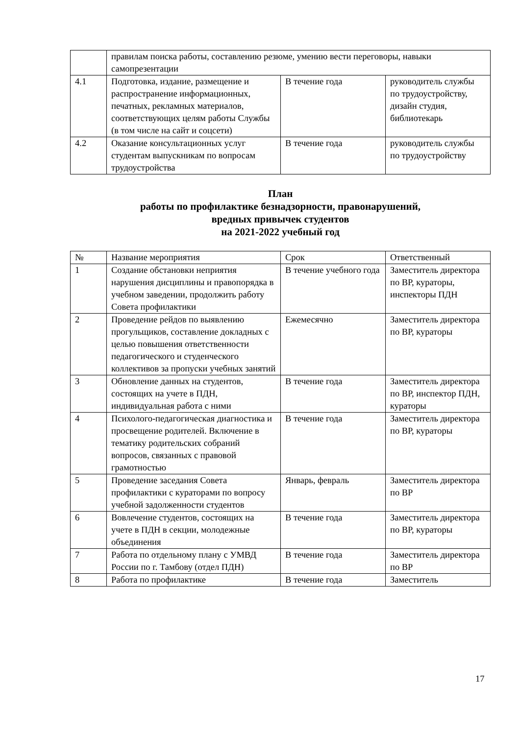| | правилам поиска работы, составлению резюме, умению вести переговоры, навыки самопрезентации | | |
| 4.1 | Подготовка, издание, размещение и распространение информационных, печатных, рекламных материалов, соответствующих целям работы Службы (в том числе на сайт и соцсети) | В течение года | руководитель службы по трудоустройству, дизайн студия, библиотекарь |
| 4.2 | Оказание консультационных услуг студентам выпускникам по вопросам трудоустройства | В течение года | руководитель службы по трудоустройству |
План
работы по профилактике безнадзорности, правонарушений,
вредных привычек студентов
на 2021-2022 учебный год
| № | Название мероприятия | Срок | Ответственный |
| --- | --- | --- | --- |
| 1 | Создание обстановки неприятия нарушения дисциплины и правопорядка в учебном заведении, продолжить работу Совета профилактики | В течение учебного года | Заместитель директора по ВР, кураторы, инспекторы ПДН |
| 2 | Проведение рейдов по выявлению прогульщиков, составление докладных с целью повышения ответственности педагогического и студенческого коллективов за пропуски учебных занятий | Ежемесячно | Заместитель директора по ВР, кураторы |
| 3 | Обновление данных на студентов, состоящих на учете в ПДН, индивидуальная работа с ними | В течение года | Заместитель директора по ВР, инспектор ПДН, кураторы |
| 4 | Психолого-педагогическая диагностика и просвещение родителей. Включение в тематику родительских собраний вопросов, связанных с правовой грамотностью | В течение года | Заместитель директора по ВР, кураторы |
| 5 | Проведение заседания Совета профилактики с кураторами по вопросу учебной задолженности студентов | Январь, февраль | Заместитель директора по ВР |
| 6 | Вовлечение студентов, состоящих на учете в ПДН в секции, молодежные объединения | В течение года | Заместитель директора по ВР, кураторы |
| 7 | Работа по отдельному плану с УМВД России по г. Тамбову (отдел ПДН) | В течение года | Заместитель директора по ВР |
| 8 | Работа по профилактике | В течение года | Заместитель |
17